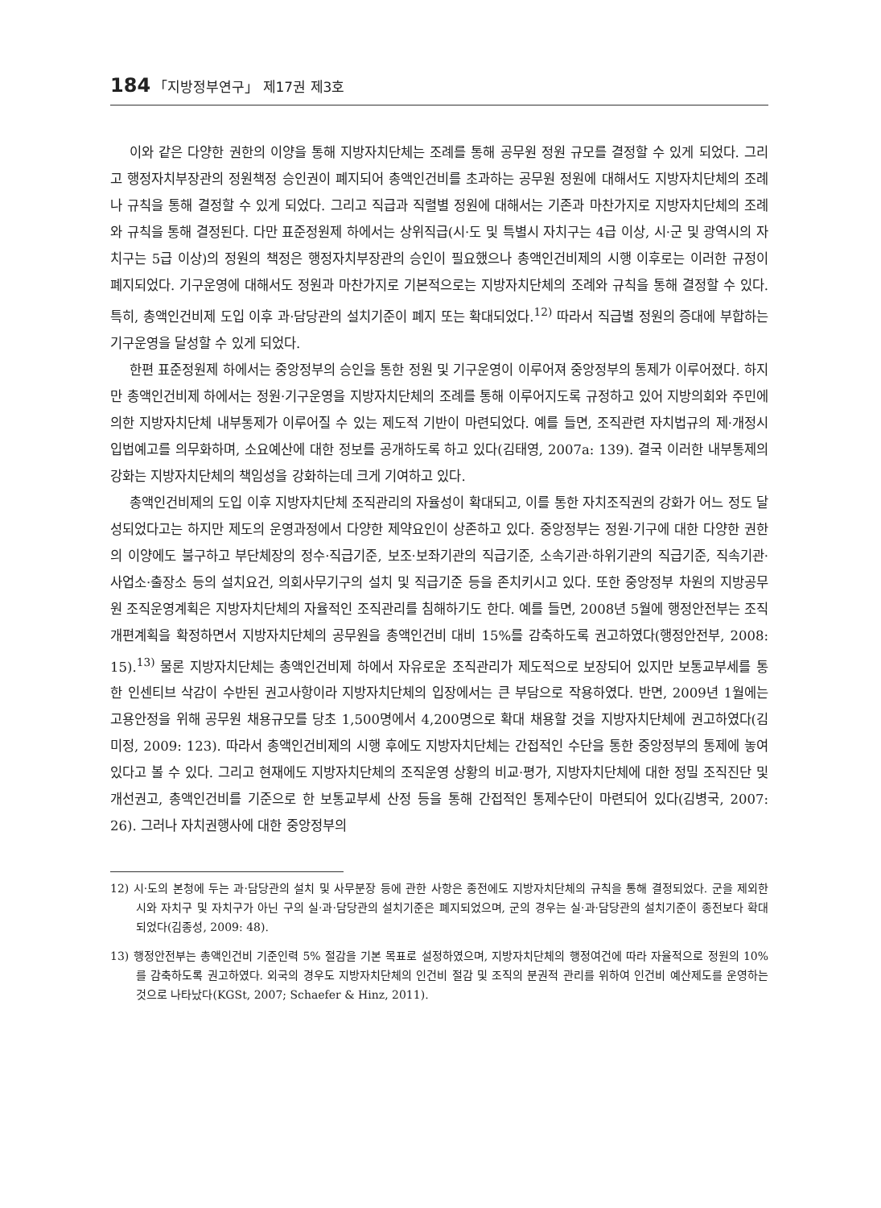184 「지방정부연구」 제17권 제3호
이와 같은 다양한 권한의 이양을 통해 지방자치단체는 조례를 통해 공무원 정원 규모를 결정할 수 있게 되었다. 그리고 행정자치부장관의 정원책정 승인권이 폐지되어 총액인건비를 초과하는 공무원 정원에 대해서도 지방자치단체의 조례나 규칙을 통해 결정할 수 있게 되었다. 그리고 직급과 직렬별 정원에 대해서는 기존과 마찬가지로 지방자치단체의 조례와 규칙을 통해 결정된다. 다만 표준정원제 하에서는 상위직급(시·도 및 특별시 자치구는 4급 이상, 시·군 및 광역시의 자치구는 5급 이상)의 정원의 책정은 행정자치부장관의 승인이 필요했으나 총액인건비제의 시행 이후로는 이러한 규정이 폐지되었다. 기구운영에 대해서도 정원과 마찬가지로 기본적으로는 지방자치단체의 조례와 규칙을 통해 결정할 수 있다. 특히, 총액인건비제 도입 이후 과·담당관의 설치기준이 폐지 또는 확대되었다.<sup>12)</sup> 따라서 직급별 정원의 증대에 부합하는 기구운영을 달성할 수 있게 되었다.
한편 표준정원제 하에서는 중앙정부의 승인을 통한 정원 및 기구운영이 이루어져 중앙정부의 통제가 이루어졌다. 하지만 총액인건비제 하에서는 정원·기구운영을 지방자치단체의 조례를 통해 이루어지도록 규정하고 있어 지방의회와 주민에 의한 지방자치단체 내부통제가 이루어질 수 있는 제도적 기반이 마련되었다. 예를 들면, 조직관련 자치법규의 제·개정시 입법예고를 의무화하며, 소요예산에 대한 정보를 공개하도록 하고 있다(김태영, 2007a: 139). 결국 이러한 내부통제의 강화는 지방자치단체의 책임성을 강화하는데 크게 기여하고 있다.
총액인건비제의 도입 이후 지방자치단체 조직관리의 자율성이 확대되고, 이를 통한 자치조직권의 강화가 어느 정도 달성되었다고는 하지만 제도의 운영과정에서 다양한 제약요인이 상존하고 있다. 중앙정부는 정원·기구에 대한 다양한 권한의 이양에도 불구하고 부단체장의 정수·직급기준, 보조·보좌기관의 직급기준, 소속기관·하위기관의 직급기준, 직속기관·사업소·출장소 등의 설치요건, 의회사무기구의 설치 및 직급기준 등을 존치키시고 있다. 또한 중앙정부 차원의 지방공무원 조직운영계획은 지방자치단체의 자율적인 조직관리를 침해하기도 한다. 예를 들면, 2008년 5월에 행정안전부는 조직개편계획을 확정하면서 지방자치단체의 공무원을 총액인건비 대비 15%를 감축하도록 권고하였다(행정안전부, 2008: 15).<sup>13)</sup> 물론 지방자치단체는 총액인건비제 하에서 자유로운 조직관리가 제도적으로 보장되어 있지만 보통교부세를 통한 인센티브 삭감이 수반된 권고사항이라 지방자치단체의 입장에서는 큰 부담으로 작용하였다. 반면, 2009년 1월에는 고용안정을 위해 공무원 채용규모를 당초 1,500명에서 4,200명으로 확대 채용할 것을 지방자치단체에 권고하였다(김미정, 2009: 123). 따라서 총액인건비제의 시행 후에도 지방자치단체는 간접적인 수단을 통한 중앙정부의 통제에 놓여있다고 볼 수 있다. 그리고 현재에도 지방자치단체의 조직운영 상황의 비교·평가, 지방자치단체에 대한 정밀 조직진단 및 개선권고, 총액인건비를 기준으로 한 보통교부세 산정 등을 통해 간접적인 통제수단이 마련되어 있다(김병국, 2007: 26). 그러나 자치권행사에 대한 중앙정부의
12) 시·도의 본청에 두는 과·담당관의 설치 및 사무분장 등에 관한 사항은 종전에도 지방자치단체의 규칙을 통해 결정되었다. 군을 제외한 시와 자치구 및 자치구가 아닌 구의 실·과·담당관의 설치기준은 폐지되었으며, 군의 경우는 실·과·담당관의 설치기준이 종전보다 확대되었다(김종성, 2009: 48).
13) 행정안전부는 총액인건비 기준인력 5% 절감을 기본 목표로 설정하였으며, 지방자치단체의 행정여건에 따라 자율적으로 정원의 10%를 감축하도록 권고하였다. 외국의 경우도 지방자치단체의 인건비 절감 및 조직의 분권적 관리를 위하여 인건비 예산제도를 운영하는 것으로 나타났다(KGSt, 2007; Schaefer & Hinz, 2011).